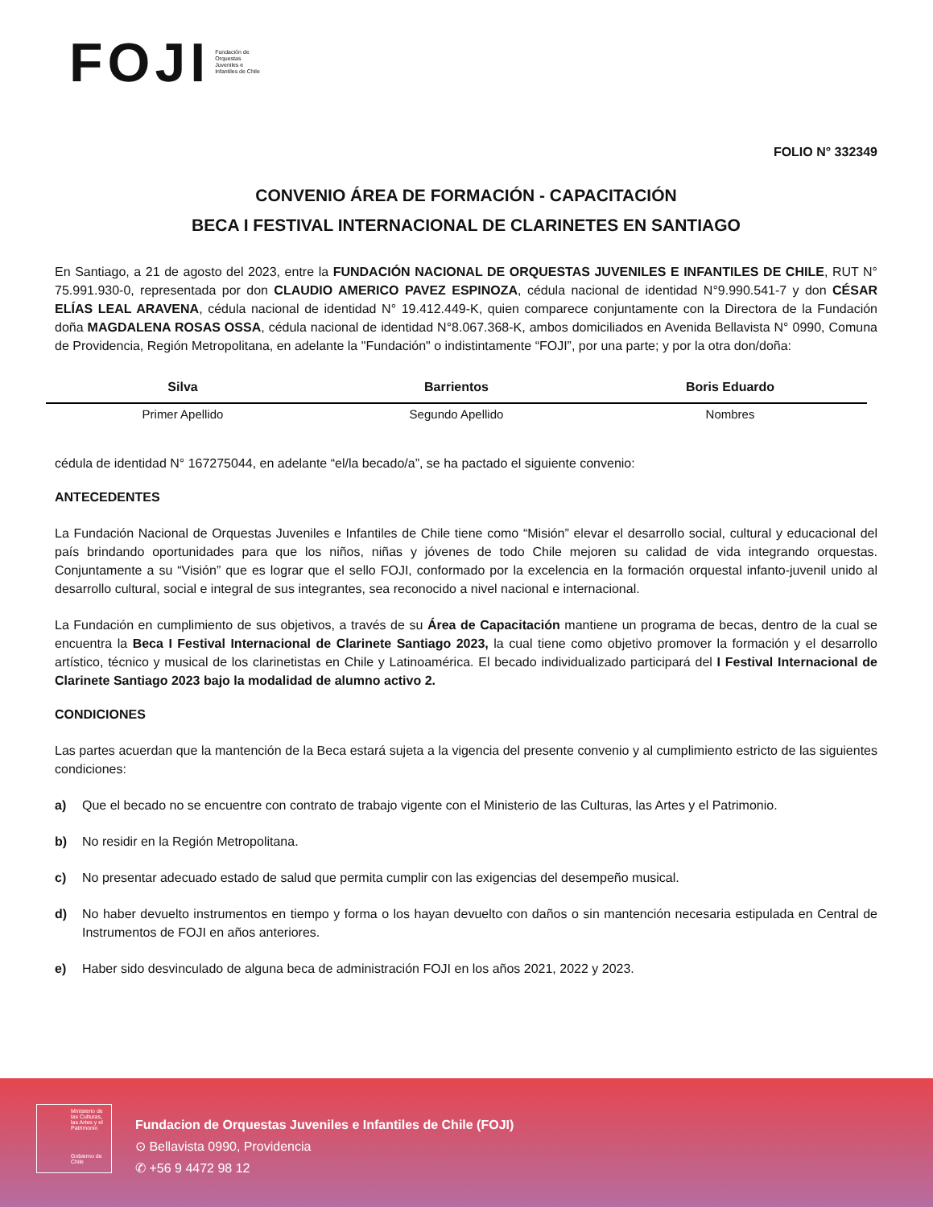FOJI Fundación de Orquestas Juveniles e Infantiles de Chile
FOLIO N° 332349
CONVENIO ÁREA DE FORMACIÓN - CAPACITACIÓN
BECA I FESTIVAL INTERNACIONAL DE CLARINETES EN SANTIAGO
En Santiago, a 21 de agosto del 2023, entre la FUNDACIÓN NACIONAL DE ORQUESTAS JUVENILES E INFANTILES DE CHILE, RUT N° 75.991.930-0, representada por don CLAUDIO AMERICO PAVEZ ESPINOZA, cédula nacional de identidad N°9.990.541-7 y don CÉSAR ELÍAS LEAL ARAVENA, cédula nacional de identidad N° 19.412.449-K, quien comparece conjuntamente con la Directora de la Fundación doña MAGDALENA ROSAS OSSA, cédula nacional de identidad N°8.067.368-K, ambos domiciliados en Avenida Bellavista N° 0990, Comuna de Providencia, Región Metropolitana, en adelante la "Fundación" o indistintamente “FOJI”, por una parte; y por la otra don/doña:
| Silva | Barrientos | Boris Eduardo |
| Primer Apellido | Segundo Apellido | Nombres |
cédula de identidad N° 167275044, en adelante “el/la becado/a”, se ha pactado el siguiente convenio:
ANTECEDENTES
La Fundación Nacional de Orquestas Juveniles e Infantiles de Chile tiene como “Misión” elevar el desarrollo social, cultural y educacional del país brindando oportunidades para que los niños, niñas y jóvenes de todo Chile mejoren su calidad de vida integrando orquestas. Conjuntamente a su “Visión” que es lograr que el sello FOJI, conformado por la excelencia en la formación orquestal infanto-juvenil unido al desarrollo cultural, social e integral de sus integrantes, sea reconocido a nivel nacional e internacional.
La Fundación en cumplimiento de sus objetivos, a través de su Área de Capacitación mantiene un programa de becas, dentro de la cual se encuentra la Beca I Festival Internacional de Clarinete Santiago 2023, la cual tiene como objetivo promover la formación y el desarrollo artístico, técnico y musical de los clarinetistas en Chile y Latinoamérica. El becado individualizado participará del I Festival Internacional de Clarinete Santiago 2023 bajo la modalidad de alumno activo 2.
CONDICIONES
Las partes acuerdan que la mantención de la Beca estará sujeta a la vigencia del presente convenio y al cumplimiento estricto de las siguientes condiciones:
a) Que el becado no se encuentre con contrato de trabajo vigente con el Ministerio de las Culturas, las Artes y el Patrimonio.
b) No residir en la Región Metropolitana.
c) No presentar adecuado estado de salud que permita cumplir con las exigencias del desempeño musical.
d) No haber devuelto instrumentos en tiempo y forma o los hayan devuelto con daños o sin mantención necesaria estipulada en Central de Instrumentos de FOJI en años anteriores.
e) Haber sido desvinculado de alguna beca de administración FOJI en los años 2021, 2022 y 2023.
Ministerio de las Culturas, las Artes y el Patrimonio
Gobierno de Chile
Fundacion de Orquestas Juveniles e Infantiles de Chile (FOJI)
⊙ Bellavista 0990, Providencia
✆ +56 9 4472 98 12